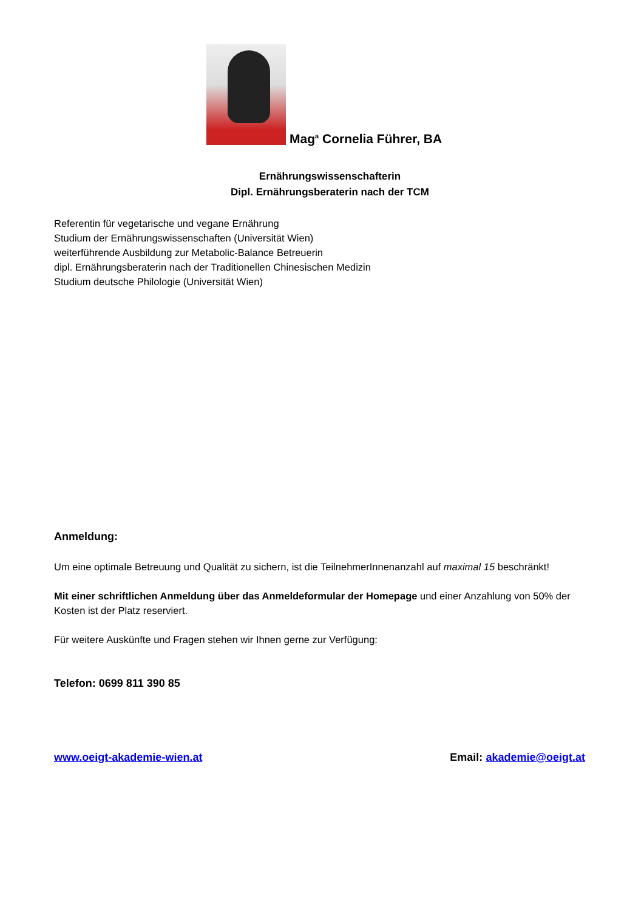Mag<sup>a</sup> Cornelia Führer, BA
Ernährungswissenschafterin
Dipl. Ernährungsberaterin nach der TCM
Referentin für vegetarische und vegane Ernährung
Studium der Ernährungswissenschaften (Universität Wien)
weiterführende Ausbildung zur Metabolic-Balance Betreuerin
dipl. Ernährungsberaterin nach der Traditionellen Chinesischen Medizin
Studium deutsche Philologie (Universität Wien)
Anmeldung:
Um eine optimale Betreuung und Qualität zu sichern, ist die TeilnehmerInnenanzahl auf maximal 15 beschränkt!
Mit einer schriftlichen Anmeldung über das Anmeldeformular der Homepage und einer Anzahlung von 50% der Kosten ist der Platz reserviert.
Für weitere Auskünfte und Fragen stehen wir Ihnen gerne zur Verfügung:
Telefon: 0699 811 390 85
www.oeigt-akademie-wien.at Email: akademie@oeigt.at